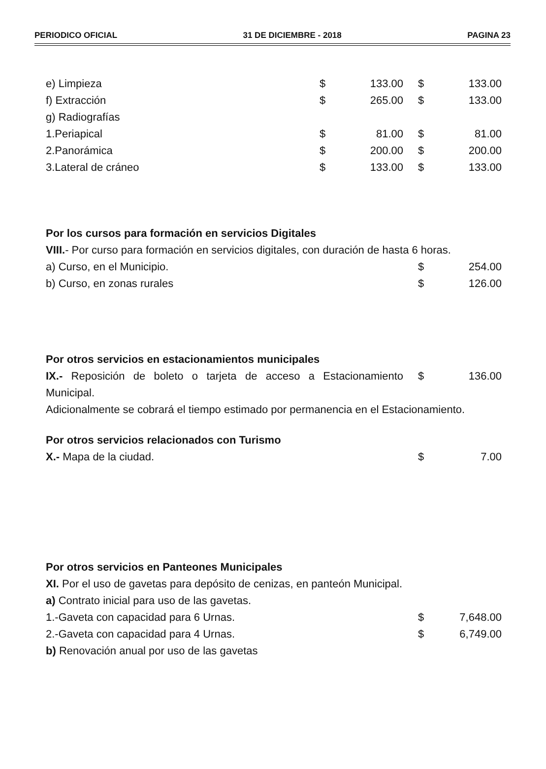PERIODICO OFICIAL 31 DE DICIEMBRE - 2018 PAGINA 23
| e) Limpieza | $ | 133.00 | $ | 133.00 |
| f) Extracción | $ | 265.00 | $ | 133.00 |
| g) Radiografías | | | | |
| 1.Periapical | $ | 81.00 | $ | 81.00 |
| 2.Panorámica | $ | 200.00 | $ | 200.00 |
| 3.Lateral de cráneo | $ | 133.00 | $ | 133.00 |
Por los cursos para formación en servicios Digitales
VIII.- Por curso para formación en servicios digitales, con duración de hasta 6 horas.
| a) Curso, en el Municipio. | $ | 254.00 |
| b) Curso, en zonas rurales | $ | 126.00 |
Por otros servicios en estacionamientos municipales
| IX.- Reposición de boleto o tarjeta de acceso a Estacionamiento Municipal. | $ | 136.00 |
Adicionalmente se cobrará el tiempo estimado por permanencia en el Estacionamiento.
Por otros servicios relacionados con Turismo
| X.- Mapa de la ciudad. | $ | 7.00 |
Por otros servicios en Panteones Municipales
XI. Por el uso de gavetas para depósito de cenizas, en panteón Municipal.
a) Contrato inicial para uso de las gavetas.
| 1.-Gaveta con capacidad para 6 Urnas. | $ | 7,648.00 |
| 2.-Gaveta con capacidad para 4 Urnas. | $ | 6,749.00 |
b) Renovación anual por uso de las gavetas